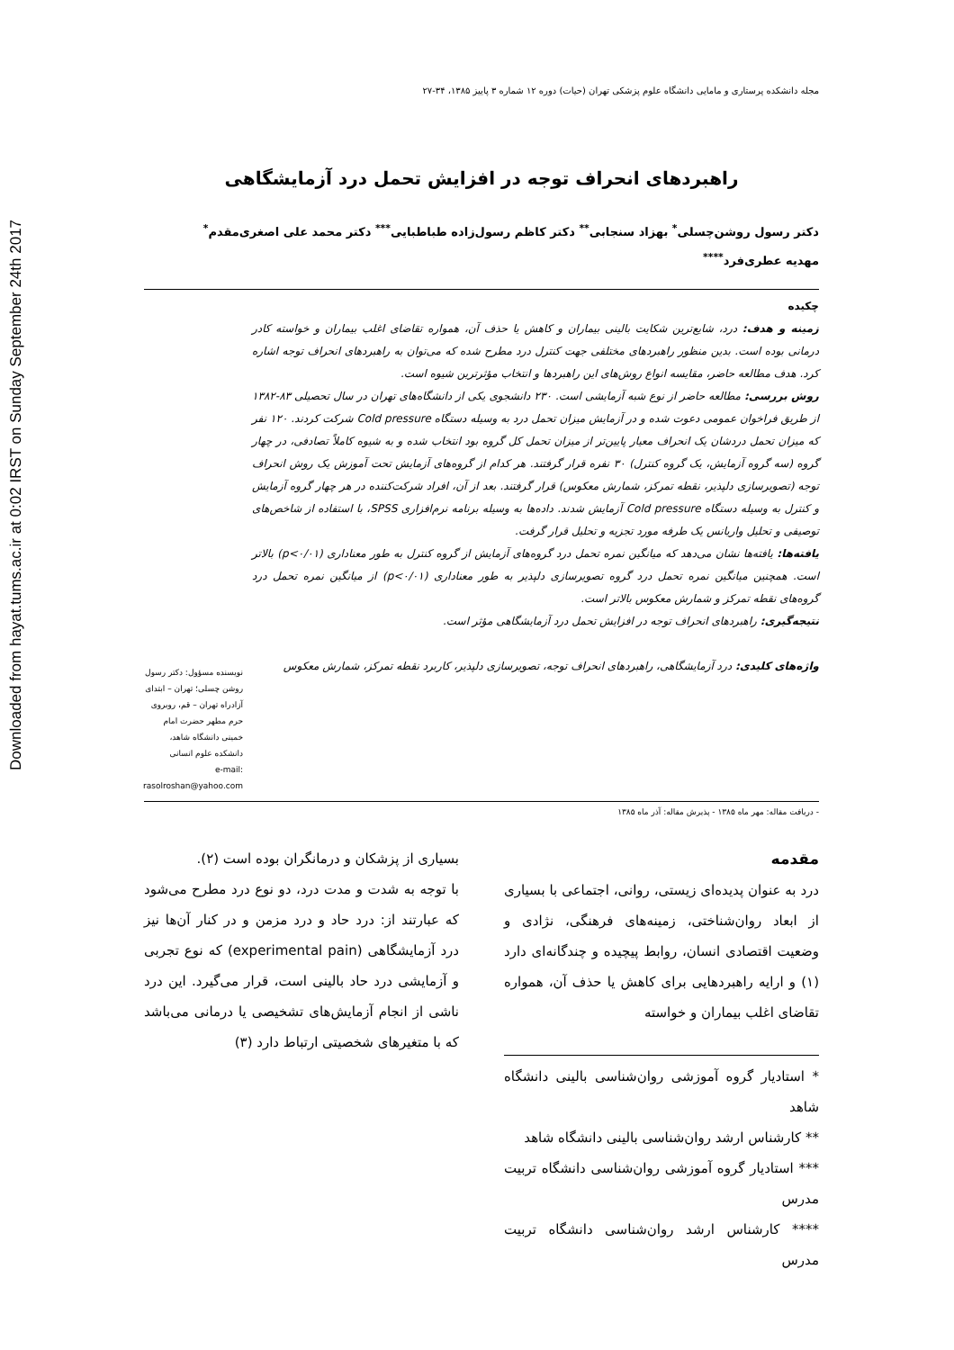Downloaded from hayat.tums.ac.ir at 0:02 IRST on Sunday September 24th 2017
مجله دانشکده پرستاری و مامایی دانشگاه علوم پزشکی تهران (حیات) دوره ۱۲ شماره ۳ پاییز ۱۳۸۵، ۳۴-۲۷
راهبردهای انحراف توجه در افزایش تحمل درد آزمایشگاهی
دکتر رسول روشن‌چسلی<sup>*</sup> بهزاد سنجابی<sup>**</sup> دکتر کاظم رسول‌زاده طباطبایی<sup>***</sup> دکتر محمد علی اصغری‌مقدم<sup>*</sup>
مهدیه عطری‌فرد<sup>****</sup>
چکیده
زمینه و هدف: درد، شایع‌ترین شکایت بالینی بیماران و کاهش یا حذف آن، همواره تقاضای اغلب بیماران و خواسته کادر درمانی بوده است. بدین منظور راهبردهای مختلفی جهت کنترل درد مطرح شده که می‌توان به راهبردهای انحراف توجه اشاره کرد. هدف مطالعه حاضر، مقایسه انواع روش‌های این راهبردها و انتخاب مؤثرترین شیوه است.
روش بررسی: مطالعه حاضر از نوع شبه آزمایشی است. ۲۳۰ دانشجوی یکی از دانشگاه‌های تهران در سال تحصیلی ۸۳-۱۳۸۲ از طریق فراخوان عمومی دعوت شده و در آزمایش میزان تحمل درد به وسیله دستگاه Cold pressure شرکت کردند. ۱۲۰ نفر که میزان تحمل دردشان یک انحراف معیار پایین‌تر از میزان تحمل کل گروه بود انتخاب شده و به شیوه کاملاً تصادفی، در چهار گروه (سه گروه آزمایش، یک گروه کنترل) ۳۰ نفره قرار گرفتند. هر کدام از گروه‌های آزمایش تحت آموزش یک روش انحراف توجه (تصویرسازی دلپذیر، نقطه تمرکز، شمارش معکوس) قرار گرفتند. بعد از آن، افراد شرکت‌کننده در هر چهار گروه آزمایش و کنترل به وسیله دستگاه Cold pressure آزمایش شدند. داده‌ها به وسیله برنامه نرم‌افزاری SPSS، با استفاده از شاخص‌های توصیفی و تحلیل واریانس یک طرفه مورد تجزیه و تحلیل قرار گرفت.
یافته‌ها: یافته‌ها نشان می‌دهد که میانگین نمره تحمل درد گروه‌های آزمایش از گروه کنترل به طور معناداری (p<۰/۰۱) بالاتر است. همچنین میانگین نمره تحمل درد گروه تصویرسازی دلپذیر به طور معناداری (p<۰/۰۱) از میانگین نمره تحمل درد گروه‌های نقطه تمرکز و شمارش معکوس بالاتر است.
نتیجه‌گیری: راهبردهای انحراف توجه در افزایش تحمل درد آزمایشگاهی مؤثر است.
واژه‌های کلیدی: درد آزمایشگاهی، راهبردهای انحراف توجه، تصویرسازی دلپذیر، کاربرد نقطه تمرکز، شمارش معکوس
نویسنده مسؤول: دکتر رسول روشن چسلی؛ تهران – ابتدای آزادراه تهران – قم، روبروی حرم مطهر حضرت امام خمینی دانشگاه شاهد، دانشکده علوم انسانی
e-mail: rasolroshan@yahoo.com
- دریافت مقاله: مهر ماه ۱۳۸۵ - پذیرش مقاله: آذر ماه ۱۳۸۵
مقدمه
درد به عنوان پدیده‌ای زیستی، روانی، اجتماعی با بسیاری از ابعاد روان‌شناختی، زمینه‌های فرهنگی، نژادی و وضعیت اقتصادی انسان، روابط پیچیده و چندگانه‌ای دارد (۱) و ارایه راهبردهایی برای کاهش یا حذف آن، همواره تقاضای اغلب بیماران و خواسته
* استادیار گروه آموزشی روان‌شناسی بالینی دانشگاه شاهد
** کارشناس ارشد روان‌شناسی بالینی دانشگاه شاهد
*** استادیار گروه آموزشی روان‌شناسی دانشگاه تربیت مدرس
**** کارشناس ارشد روان‌شناسی دانشگاه تربیت مدرس
بسیاری از پزشکان و درمانگران بوده است (۲).
با توجه به شدت و مدت درد، دو نوع درد مطرح می‌شود که عبارتند از: درد حاد و درد مزمن و در کنار آن‌ها نیز درد آزمایشگاهی (experimental pain) که نوع تجربی و آزمایشی درد حاد بالینی است، قرار می‌گیرد. این درد ناشی از انجام آزمایش‌های تشخیصی یا درمانی می‌باشد که با متغیرهای شخصیتی ارتباط دارد (۳)